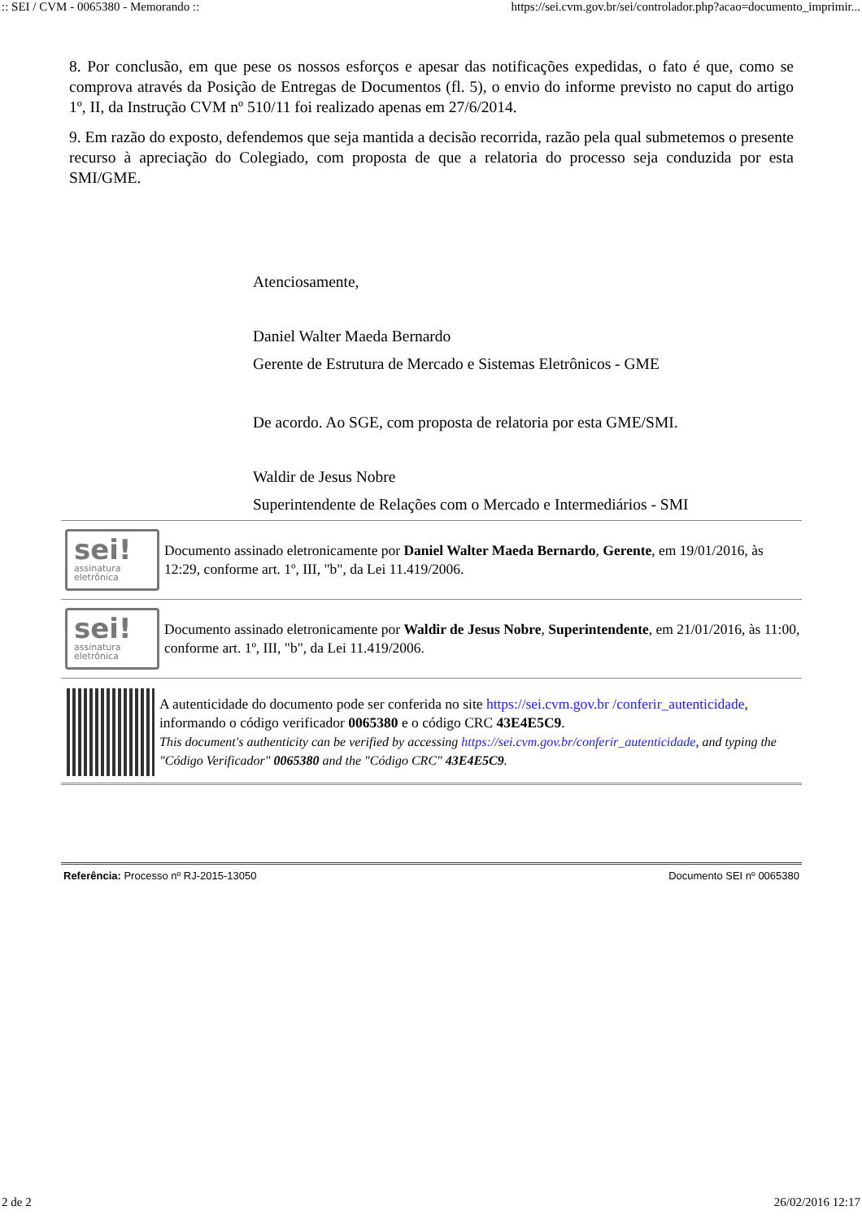:: SEI / CVM - 0065380 - Memorando :: https://sei.cvm.gov.br/sei/controlador.php?acao=documento_imprimir...
8. Por conclusão, em que pese os nossos esforços e apesar das notificações expedidas, o fato é que, como se comprova através da Posição de Entregas de Documentos (fl. 5), o envio do informe previsto no caput do artigo 1º, II, da Instrução CVM nº 510/11 foi realizado apenas em 27/6/2014.
9. Em razão do exposto, defendemos que seja mantida a decisão recorrida, razão pela qual submetemos o presente recurso à apreciação do Colegiado, com proposta de que a relatoria do processo seja conduzida por esta SMI/GME.
Atenciosamente,
Daniel Walter Maeda Bernardo
Gerente de Estrutura de Mercado e Sistemas Eletrônicos - GME
De acordo. Ao SGE, com proposta de relatoria por esta GME/SMI.
Waldir de Jesus Nobre
Superintendente de Relações com o Mercado e Intermediários - SMI
sei!
assinatura
eletrônica
Documento assinado eletronicamente por Daniel Walter Maeda Bernardo, Gerente, em 19/01/2016, às 12:29, conforme art. 1º, III, "b", da Lei 11.419/2006.
sei!
assinatura
eletrônica
Documento assinado eletronicamente por Waldir de Jesus Nobre, Superintendente, em 21/01/2016, às 11:00, conforme art. 1º, III, "b", da Lei 11.419/2006.
A autenticidade do documento pode ser conferida no site https://sei.cvm.gov.br /conferir_autenticidade, informando o código verificador 0065380 e o código CRC 43E4E5C9.
This document's authenticity can be verified by accessing https://sei.cvm.gov.br/conferir_autenticidade, and typing the "Código Verificador" 0065380 and the "Código CRC" 43E4E5C9.
Referência: Processo nº RJ-2015-13050 Documento SEI nº 0065380
2 de 2 26/02/2016 12:17